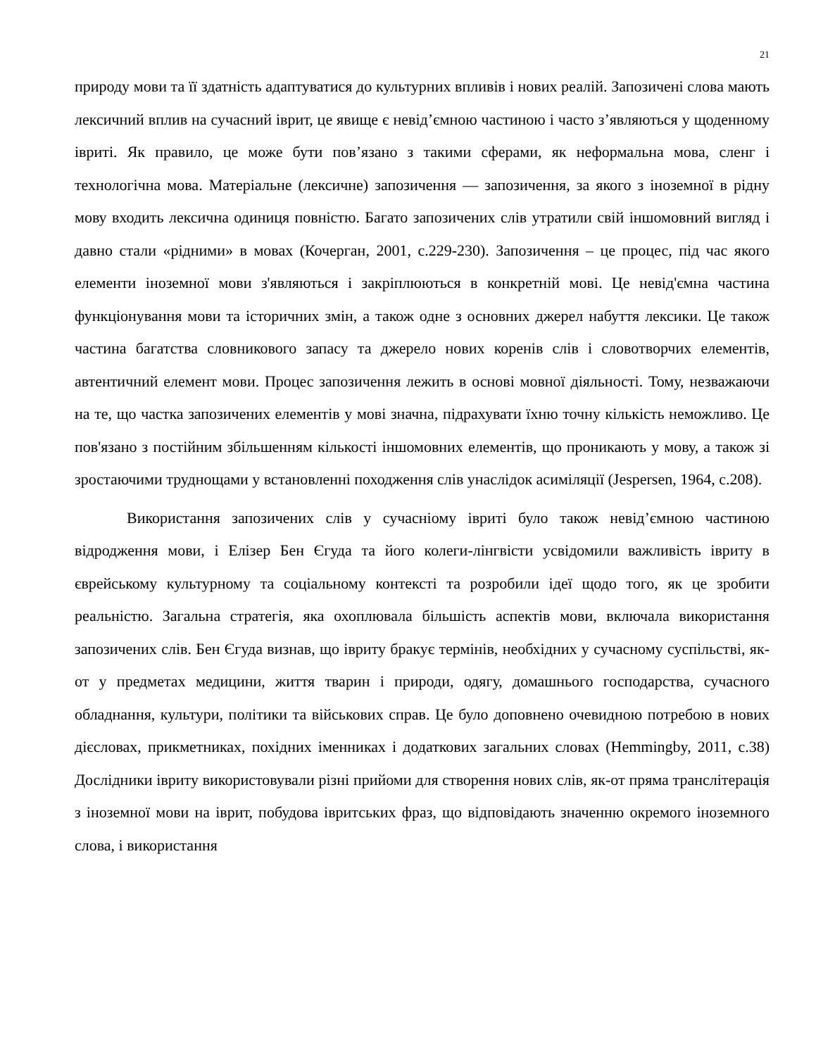21
природу мови та її здатність адаптуватися до культурних впливів і нових реалій. Запозичені слова мають лексичний вплив на сучасний іврит, це явище є невід’ємною частиною і часто з’являються у щоденному івриті. Як правило, це може бути пов’язано з такими сферами, як неформальна мова, сленг і технологічна мова. Матеріальне (лексичне) запозичення — запозичення, за якого з іноземної в рідну мову входить лексична одиниця повністю. Багато запозичених слів утратили свій іншомовний вигляд і давно стали «рідними» в мовах (Кочерган, 2001, с.229-230). Запозичення – це процес, під час якого елементи іноземної мови з'являються і закріплюються в конкретній мові. Це невід'ємна частина функціонування мови та історичних змін, а також одне з основних джерел набуття лексики. Це також частина багатства словникового запасу та джерело нових коренів слів і словотворчих елементів, автентичний елемент мови. Процес запозичення лежить в основі мовної діяльності. Тому, незважаючи на те, що частка запозичених елементів у мові значна, підрахувати їхню точну кількість неможливо. Це пов'язано з постійним збільшенням кількості іншомовних елементів, що проникають у мову, а також зі зростаючими труднощами у встановленні походження слів унаслідок асиміляції (Jespersen, 1964, с.208).
Використання запозичених слів у сучасніому івриті було також невід’ємною частиною відродження мови, і Елізер Бен Єгуда та його колеги-лінгвісти усвідомили важливість івриту в єврейському культурному та соціальному контексті та розробили ідеї щодо того, як це зробити реальністю. Загальна стратегія, яка охоплювала більшість аспектів мови, включала використання запозичених слів. Бен Єгуда визнав, що івриту бракує термінів, необхідних у сучасному суспільстві, як-от у предметах медицини, життя тварин і природи, одягу, домашнього господарства, сучасного обладнання, культури, політики та військових справ. Це було доповнено очевидною потребою в нових дієсловах, прикметниках, похідних іменниках і додаткових загальних словах (Hemmingby, 2011, с.38) Дослідники івриту використовували різні прийоми для створення нових слів, як-от пряма транслітерація з іноземної мови на іврит, побудова івритських фраз, що відповідають значенню окремого іноземного слова, і використання